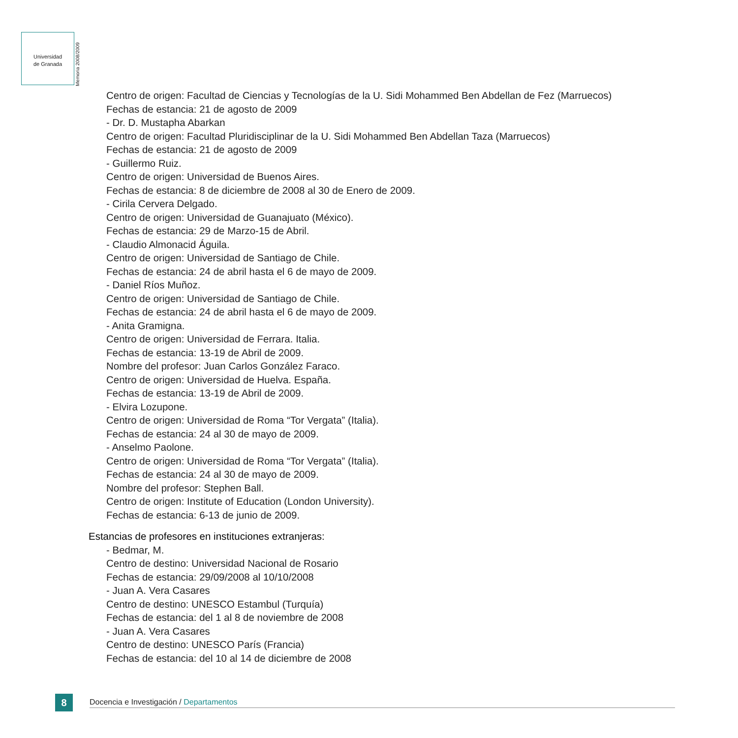Universidad
de Granada
Memoria 2008/2009
Centro de origen: Facultad de Ciencias y Tecnologías de la U. Sidi Mohammed Ben Abdellan de Fez (Marruecos)
Fechas de estancia: 21 de agosto de 2009
- Dr. D. Mustapha Abarkan
Centro de origen: Facultad Pluridisciplinar de la U. Sidi Mohammed Ben Abdellan Taza (Marruecos)
Fechas de estancia: 21 de agosto de 2009
- Guillermo Ruiz.
Centro de origen: Universidad de Buenos Aires.
Fechas de estancia: 8 de diciembre de 2008 al 30 de Enero de 2009.
- Cirila Cervera Delgado.
Centro de origen: Universidad de Guanajuato (México).
Fechas de estancia: 29 de Marzo-15 de Abril.
- Claudio Almonacid Águila.
Centro de origen: Universidad de Santiago de Chile.
Fechas de estancia: 24 de abril hasta el 6 de mayo de 2009.
- Daniel Ríos Muñoz.
Centro de origen: Universidad de Santiago de Chile.
Fechas de estancia: 24 de abril hasta el 6 de mayo de 2009.
- Anita Gramigna.
Centro de origen: Universidad de Ferrara. Italia.
Fechas de estancia: 13-19 de Abril de 2009.
Nombre del profesor: Juan Carlos González Faraco.
Centro de origen: Universidad de Huelva. España.
Fechas de estancia: 13-19 de Abril de 2009.
- Elvira Lozupone.
Centro de origen: Universidad de Roma “Tor Vergata” (Italia).
Fechas de estancia: 24 al 30 de mayo de 2009.
- Anselmo Paolone.
Centro de origen: Universidad de Roma “Tor Vergata” (Italia).
Fechas de estancia: 24 al 30 de mayo de 2009.
Nombre del profesor: Stephen Ball.
Centro de origen: Institute of Education (London University).
Fechas de estancia: 6-13 de junio de 2009.
Estancias de profesores en instituciones extranjeras:
- Bedmar, M.
Centro de destino: Universidad Nacional de Rosario
Fechas de estancia: 29/09/2008 al 10/10/2008
- Juan A. Vera Casares
Centro de destino: UNESCO Estambul (Turquía)
Fechas de estancia: del 1 al 8 de noviembre de 2008
- Juan A. Vera Casares
Centro de destino: UNESCO París (Francia)
Fechas de estancia: del 10 al 14 de diciembre de 2008
8
Docencia e Investigación / Departamentos